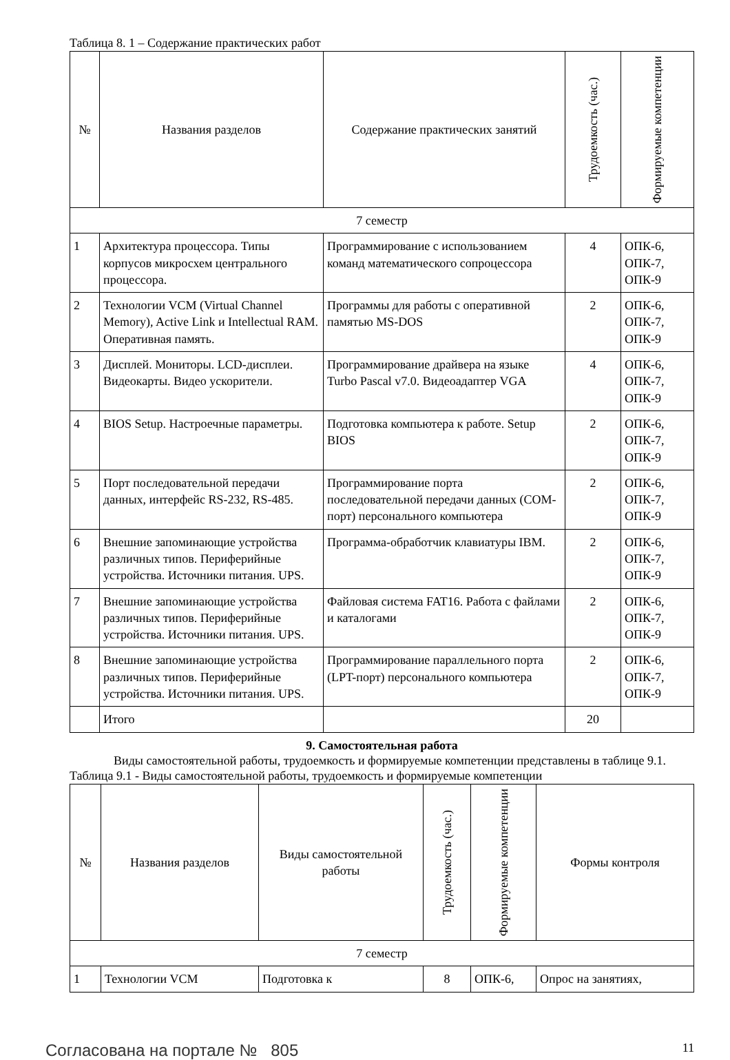Таблица 8. 1 – Содержание практических работ
| № | Названия разделов | Содержание практических занятий | Трудоемкость (час.) | Формируемые компетенции |
| --- | --- | --- | --- | --- |
| 7 семестр | | | | |
| 1 | Архитектура процессора. Типы корпусов микросхем центрального процессора. | Программирование с использованием команд математического сопроцессора | 4 | ОПК-6, ОПК-7, ОПК-9 |
| 2 | Технологии VCM (Virtual Channel Memory), Active Link и Intellectual RAM. Оперативная память. | Программы для работы с оперативной памятью MS-DOS | 2 | ОПК-6, ОПК-7, ОПК-9 |
| 3 | Дисплей. Мониторы. LCD-дисплеи. Видеокарты. Видео ускорители. | Программирование драйвера на языке Turbo Pascal v7.0. Видеоадаптер VGA | 4 | ОПК-6, ОПК-7, ОПК-9 |
| 4 | BIOS Setup. Настроечные параметры. | Подготовка компьютера к работе. Setup BIOS | 2 | ОПК-6, ОПК-7, ОПК-9 |
| 5 | Порт последовательной передачи данных, интерфейс RS-232, RS-485. | Программирование порта последовательной передачи данных (COM-порт) персонального компьютера | 2 | ОПК-6, ОПК-7, ОПК-9 |
| 6 | Внешние запоминающие устройства различных типов. Периферийные устройства. Источники питания. UPS. | Программа-обработчик клавиатуры IBM. | 2 | ОПК-6, ОПК-7, ОПК-9 |
| 7 | Внешние запоминающие устройства различных типов. Периферийные устройства. Источники питания. UPS. | Файловая система FAT16. Работа с файлами и каталогами | 2 | ОПК-6, ОПК-7, ОПК-9 |
| 8 | Внешние запоминающие устройства различных типов. Периферийные устройства. Источники питания. UPS. | Программирование параллельного порта (LPT-порт) персонального компьютера | 2 | ОПК-6, ОПК-7, ОПК-9 |
| | Итого | | 20 | |
9. Самостоятельная работа
Виды самостоятельной работы, трудоемкость и формируемые компетенции представлены в таблице 9.1.
Таблица 9.1 - Виды самостоятельной работы, трудоемкость и формируемые компетенции
| № | Названия разделов | Виды самостоятельной работы | Трудоемкость (час.) | Формируемые компетенции | Формы контроля |
| --- | --- | --- | --- | --- | --- |
| 7 семестр | | | | | |
| 1 | Технологии VCM | Подготовка к | 8 | ОПК-6, | Опрос на занятиях, |
Согласована на портале № 805 11